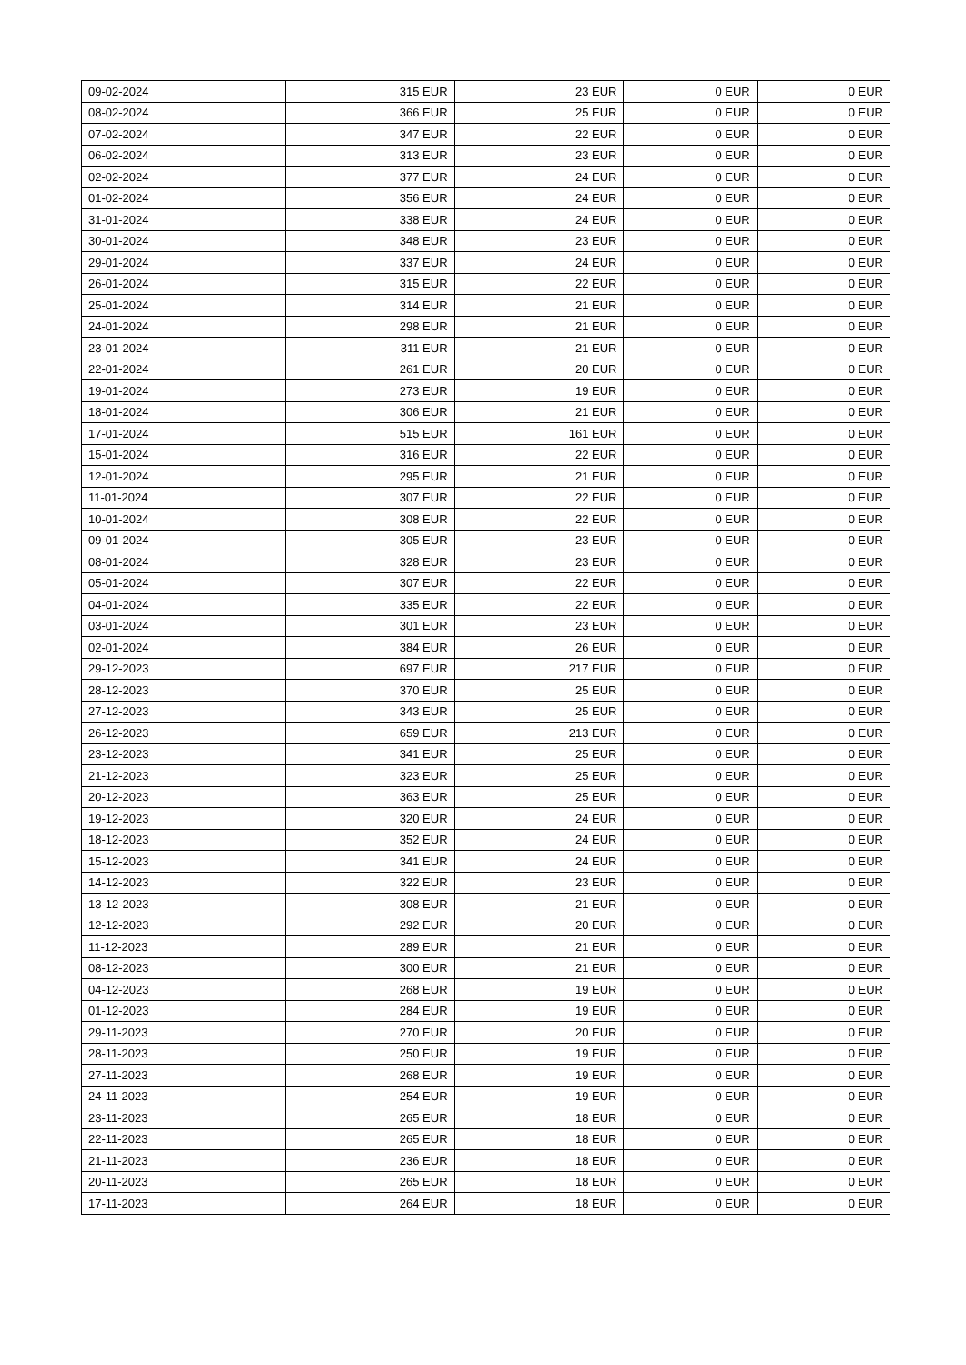| 09-02-2024 | 315 EUR | 23 EUR | 0 EUR | 0 EUR |
| 08-02-2024 | 366 EUR | 25 EUR | 0 EUR | 0 EUR |
| 07-02-2024 | 347 EUR | 22 EUR | 0 EUR | 0 EUR |
| 06-02-2024 | 313 EUR | 23 EUR | 0 EUR | 0 EUR |
| 02-02-2024 | 377 EUR | 24 EUR | 0 EUR | 0 EUR |
| 01-02-2024 | 356 EUR | 24 EUR | 0 EUR | 0 EUR |
| 31-01-2024 | 338 EUR | 24 EUR | 0 EUR | 0 EUR |
| 30-01-2024 | 348 EUR | 23 EUR | 0 EUR | 0 EUR |
| 29-01-2024 | 337 EUR | 24 EUR | 0 EUR | 0 EUR |
| 26-01-2024 | 315 EUR | 22 EUR | 0 EUR | 0 EUR |
| 25-01-2024 | 314 EUR | 21 EUR | 0 EUR | 0 EUR |
| 24-01-2024 | 298 EUR | 21 EUR | 0 EUR | 0 EUR |
| 23-01-2024 | 311 EUR | 21 EUR | 0 EUR | 0 EUR |
| 22-01-2024 | 261 EUR | 20 EUR | 0 EUR | 0 EUR |
| 19-01-2024 | 273 EUR | 19 EUR | 0 EUR | 0 EUR |
| 18-01-2024 | 306 EUR | 21 EUR | 0 EUR | 0 EUR |
| 17-01-2024 | 515 EUR | 161 EUR | 0 EUR | 0 EUR |
| 15-01-2024 | 316 EUR | 22 EUR | 0 EUR | 0 EUR |
| 12-01-2024 | 295 EUR | 21 EUR | 0 EUR | 0 EUR |
| 11-01-2024 | 307 EUR | 22 EUR | 0 EUR | 0 EUR |
| 10-01-2024 | 308 EUR | 22 EUR | 0 EUR | 0 EUR |
| 09-01-2024 | 305 EUR | 23 EUR | 0 EUR | 0 EUR |
| 08-01-2024 | 328 EUR | 23 EUR | 0 EUR | 0 EUR |
| 05-01-2024 | 307 EUR | 22 EUR | 0 EUR | 0 EUR |
| 04-01-2024 | 335 EUR | 22 EUR | 0 EUR | 0 EUR |
| 03-01-2024 | 301 EUR | 23 EUR | 0 EUR | 0 EUR |
| 02-01-2024 | 384 EUR | 26 EUR | 0 EUR | 0 EUR |
| 29-12-2023 | 697 EUR | 217 EUR | 0 EUR | 0 EUR |
| 28-12-2023 | 370 EUR | 25 EUR | 0 EUR | 0 EUR |
| 27-12-2023 | 343 EUR | 25 EUR | 0 EUR | 0 EUR |
| 26-12-2023 | 659 EUR | 213 EUR | 0 EUR | 0 EUR |
| 23-12-2023 | 341 EUR | 25 EUR | 0 EUR | 0 EUR |
| 21-12-2023 | 323 EUR | 25 EUR | 0 EUR | 0 EUR |
| 20-12-2023 | 363 EUR | 25 EUR | 0 EUR | 0 EUR |
| 19-12-2023 | 320 EUR | 24 EUR | 0 EUR | 0 EUR |
| 18-12-2023 | 352 EUR | 24 EUR | 0 EUR | 0 EUR |
| 15-12-2023 | 341 EUR | 24 EUR | 0 EUR | 0 EUR |
| 14-12-2023 | 322 EUR | 23 EUR | 0 EUR | 0 EUR |
| 13-12-2023 | 308 EUR | 21 EUR | 0 EUR | 0 EUR |
| 12-12-2023 | 292 EUR | 20 EUR | 0 EUR | 0 EUR |
| 11-12-2023 | 289 EUR | 21 EUR | 0 EUR | 0 EUR |
| 08-12-2023 | 300 EUR | 21 EUR | 0 EUR | 0 EUR |
| 04-12-2023 | 268 EUR | 19 EUR | 0 EUR | 0 EUR |
| 01-12-2023 | 284 EUR | 19 EUR | 0 EUR | 0 EUR |
| 29-11-2023 | 270 EUR | 20 EUR | 0 EUR | 0 EUR |
| 28-11-2023 | 250 EUR | 19 EUR | 0 EUR | 0 EUR |
| 27-11-2023 | 268 EUR | 19 EUR | 0 EUR | 0 EUR |
| 24-11-2023 | 254 EUR | 19 EUR | 0 EUR | 0 EUR |
| 23-11-2023 | 265 EUR | 18 EUR | 0 EUR | 0 EUR |
| 22-11-2023 | 265 EUR | 18 EUR | 0 EUR | 0 EUR |
| 21-11-2023 | 236 EUR | 18 EUR | 0 EUR | 0 EUR |
| 20-11-2023 | 265 EUR | 18 EUR | 0 EUR | 0 EUR |
| 17-11-2023 | 264 EUR | 18 EUR | 0 EUR | 0 EUR |